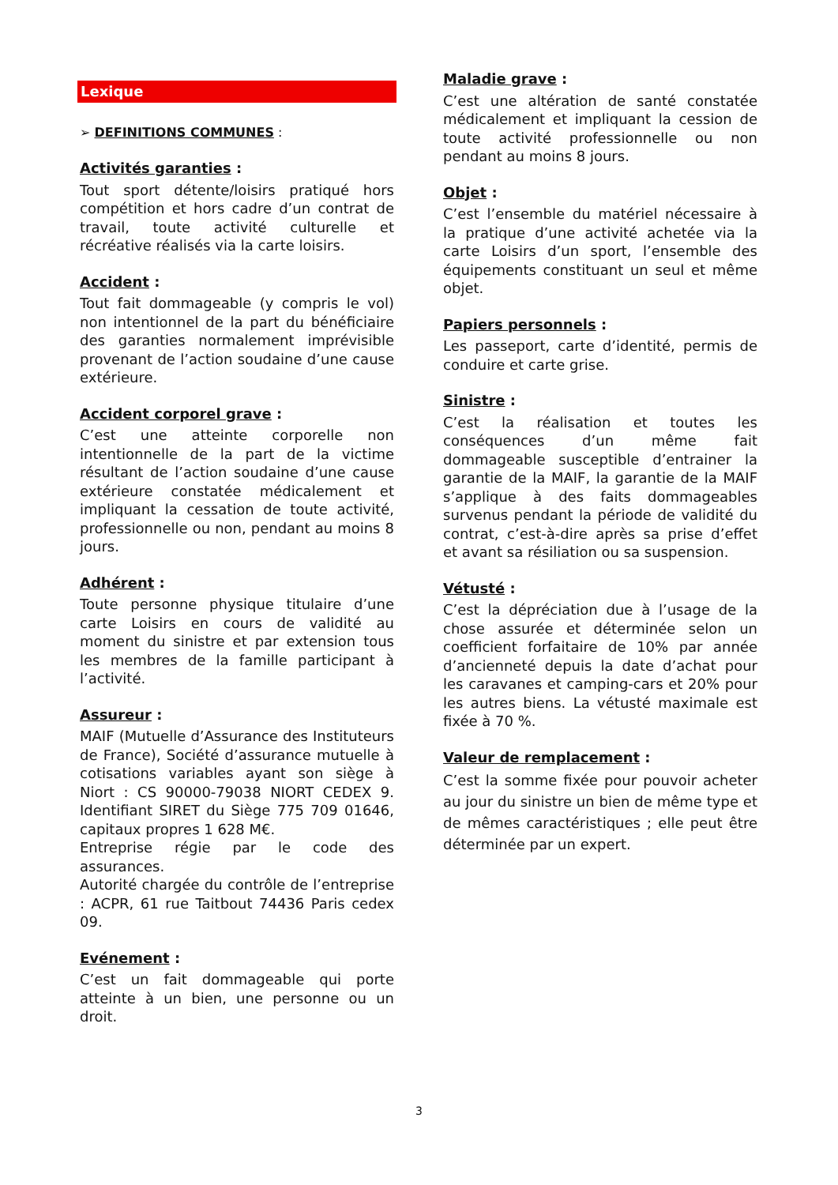Lexique
➢ DEFINITIONS COMMUNES :
Activités garanties :
Tout sport détente/loisirs pratiqué hors compétition et hors cadre d’un contrat de travail, toute activité culturelle et récréative réalisés via la carte loisirs.
Accident :
Tout fait dommageable (y compris le vol) non intentionnel de la part du bénéficiaire des garanties normalement imprévisible provenant de l’action soudaine d’une cause extérieure.
Accident corporel grave :
C’est une atteinte corporelle non intentionnelle de la part de la victime résultant de l’action soudaine d’une cause extérieure constatée médicalement et impliquant la cessation de toute activité, professionnelle ou non, pendant au moins 8 jours.
Adhérent :
Toute personne physique titulaire d’une carte Loisirs en cours de validité au moment du sinistre et par extension tous les membres de la famille participant à l’activité.
Assureur :
MAIF (Mutuelle d’Assurance des Instituteurs de France), Société d’assurance mutuelle à cotisations variables ayant son siège à Niort : CS 90000-79038 NIORT CEDEX 9. Identifiant SIRET du Siège 775 709 01646, capitaux propres 1 628 M€.
Entreprise régie par le code des assurances.
Autorité chargée du contrôle de l’entreprise : ACPR, 61 rue Taitbout 74436 Paris cedex 09.
Evénement :
C’est un fait dommageable qui porte atteinte à un bien, une personne ou un droit.
Maladie grave :
C’est une altération de santé constatée médicalement et impliquant la cession de toute activité professionnelle ou non pendant au moins 8 jours.
Objet :
C’est l’ensemble du matériel nécessaire à la pratique d’une activité achetée via la carte Loisirs d’un sport, l’ensemble des équipements constituant un seul et même objet.
Papiers personnels :
Les passeport, carte d’identité, permis de conduire et carte grise.
Sinistre :
C’est la réalisation et toutes les conséquences d’un même fait dommageable susceptible d’entrainer la garantie de la MAIF, la garantie de la MAIF s’applique à des faits dommageables survenus pendant la période de validité du contrat, c’est-à-dire après sa prise d’effet et avant sa résiliation ou sa suspension.
Vétusté :
C’est la dépréciation due à l’usage de la chose assurée et déterminée selon un coefficient forfaitaire de 10% par année d’ancienneté depuis la date d’achat pour les caravanes et camping-cars et 20% pour les autres biens. La vétusté maximale est fixée à 70 %.
Valeur de remplacement :
C’est la somme fixée pour pouvoir acheter au jour du sinistre un bien de même type et de mêmes caractéristiques ; elle peut être déterminée par un expert.
3